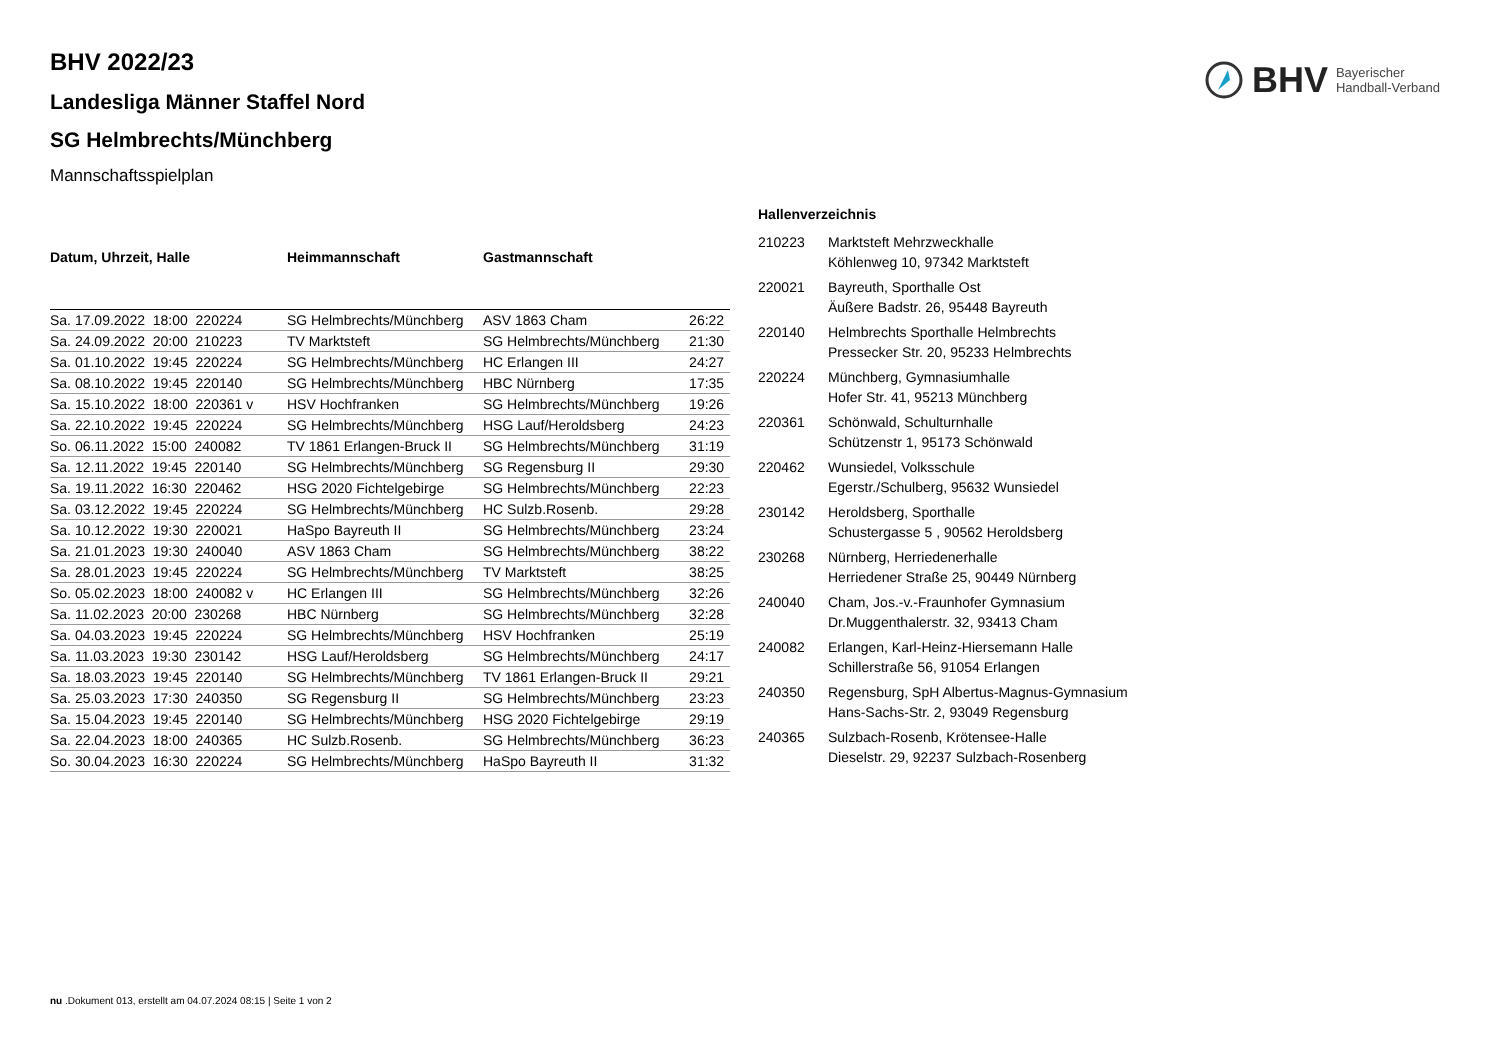BHV Bayerischer
Handball-Verband
BHV 2022/23
Landesliga Männer Staffel Nord
SG Helmbrechts/Münchberg
Mannschaftsspielplan
| Datum, Uhrzeit, Halle | Heimmannschaft | Gastmannschaft | |
| --- | --- | --- | --- |
| Sa. 17.09.2022 18:00 220224 | SG Helmbrechts/Münchberg | ASV 1863 Cham | 26:22 |
| Sa. 24.09.2022 20:00 210223 | TV Marktsteft | SG Helmbrechts/Münchberg | 21:30 |
| Sa. 01.10.2022 19:45 220224 | SG Helmbrechts/Münchberg | HC Erlangen III | 24:27 |
| Sa. 08.10.2022 19:45 220140 | SG Helmbrechts/Münchberg | HBC Nürnberg | 17:35 |
| Sa. 15.10.2022 18:00 220361 v | HSV Hochfranken | SG Helmbrechts/Münchberg | 19:26 |
| Sa. 22.10.2022 19:45 220224 | SG Helmbrechts/Münchberg | HSG Lauf/Heroldsberg | 24:23 |
| So. 06.11.2022 15:00 240082 | TV 1861 Erlangen-Bruck II | SG Helmbrechts/Münchberg | 31:19 |
| Sa. 12.11.2022 19:45 220140 | SG Helmbrechts/Münchberg | SG Regensburg II | 29:30 |
| Sa. 19.11.2022 16:30 220462 | HSG 2020 Fichtelgebirge | SG Helmbrechts/Münchberg | 22:23 |
| Sa. 03.12.2022 19:45 220224 | SG Helmbrechts/Münchberg | HC Sulzb.Rosenb. | 29:28 |
| Sa. 10.12.2022 19:30 220021 | HaSpo Bayreuth II | SG Helmbrechts/Münchberg | 23:24 |
| Sa. 21.01.2023 19:30 240040 | ASV 1863 Cham | SG Helmbrechts/Münchberg | 38:22 |
| Sa. 28.01.2023 19:45 220224 | SG Helmbrechts/Münchberg | TV Marktsteft | 38:25 |
| So. 05.02.2023 18:00 240082 v | HC Erlangen III | SG Helmbrechts/Münchberg | 32:26 |
| Sa. 11.02.2023 20:00 230268 | HBC Nürnberg | SG Helmbrechts/Münchberg | 32:28 |
| Sa. 04.03.2023 19:45 220224 | SG Helmbrechts/Münchberg | HSV Hochfranken | 25:19 |
| Sa. 11.03.2023 19:30 230142 | HSG Lauf/Heroldsberg | SG Helmbrechts/Münchberg | 24:17 |
| Sa. 18.03.2023 19:45 220140 | SG Helmbrechts/Münchberg | TV 1861 Erlangen-Bruck II | 29:21 |
| Sa. 25.03.2023 17:30 240350 | SG Regensburg II | SG Helmbrechts/Münchberg | 23:23 |
| Sa. 15.04.2023 19:45 220140 | SG Helmbrechts/Münchberg | HSG 2020 Fichtelgebirge | 29:19 |
| Sa. 22.04.2023 18:00 240365 | HC Sulzb.Rosenb. | SG Helmbrechts/Münchberg | 36:23 |
| So. 30.04.2023 16:30 220224 | SG Helmbrechts/Münchberg | HaSpo Bayreuth II | 31:32 |
Hallenverzeichnis
210223 Marktsteft Mehrzweckhalle
Köhlenweg 10, 97342 Marktsteft
220021 Bayreuth, Sporthalle Ost
Äußere Badstr. 26, 95448 Bayreuth
220140 Helmbrechts Sporthalle Helmbrechts
Pressecker Str. 20, 95233 Helmbrechts
220224 Münchberg, Gymnasiumhalle
Hofer Str. 41, 95213 Münchberg
220361 Schönwald, Schulturnhalle
Schützenstr 1, 95173 Schönwald
220462 Wunsiedel, Volksschule
Egerstr./Schulberg, 95632 Wunsiedel
230142 Heroldsberg, Sporthalle
Schustergasse 5 , 90562 Heroldsberg
230268 Nürnberg, Herriedenerhalle
Herriedener Straße 25, 90449 Nürnberg
240040 Cham, Jos.-v.-Fraunhofer Gymnasium
Dr.Muggenthalerstr. 32, 93413 Cham
240082 Erlangen, Karl-Heinz-Hiersemann Halle
Schillerstraße 56, 91054 Erlangen
240350 Regensburg, SpH Albertus-Magnus-Gymnasium
Hans-Sachs-Str. 2, 93049 Regensburg
240365 Sulzbach-Rosenb, Krötensee-Halle
Dieselstr. 29, 92237 Sulzbach-Rosenberg
nu .Dokument 013, erstellt am 04.07.2024 08:15 | Seite 1 von 2